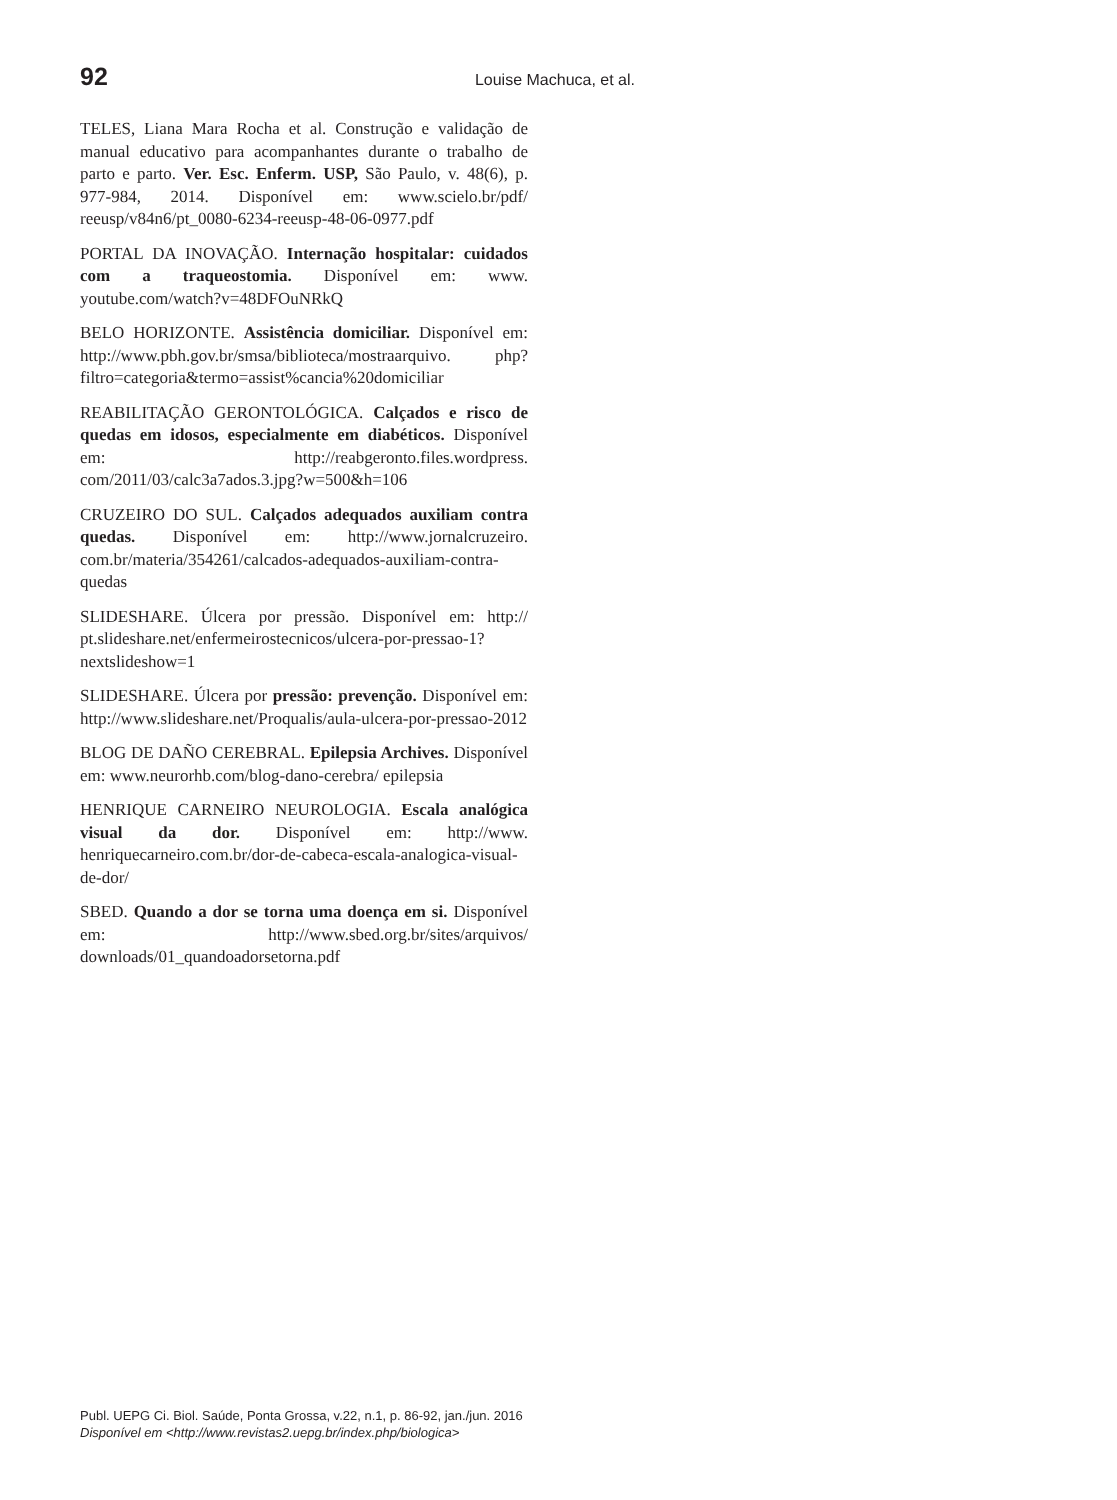92 Louise Machuca, et al.
TELES, Liana Mara Rocha et al. Construção e validação de manual educativo para acompanhantes durante o trabalho de parto e parto. Ver. Esc. Enferm. USP, São Paulo, v. 48(6), p. 977-984, 2014. Disponível em: www.scielo.br/pdf/ reeusp/v84n6/pt_0080-6234-reeusp-48-06-0977.pdf
PORTAL DA INOVAÇÃO. Internação hospitalar: cuidados com a traqueostomia. Disponível em: www. youtube.com/watch?v=48DFOuNRkQ
BELO HORIZONTE. Assistência domiciliar. Disponível em: http://www.pbh.gov.br/smsa/biblioteca/mostraarquivo. php?filtro=categoria&termo=assist%cancia%20domiciliar
REABILITAÇÃO GERONTOLÓGICA. Calçados e risco de quedas em idosos, especialmente em diabéticos. Disponível em: http://reabgeronto.files.wordpress. com/2011/03/calc3a7ados.3.jpg?w=500&h=106
CRUZEIRO DO SUL. Calçados adequados auxiliam contra quedas. Disponível em: http://www.jornalcruzeiro. com.br/materia/354261/calcados-adequados-auxiliam-contra-quedas
SLIDESHARE. Úlcera por pressão. Disponível em: http:// pt.slideshare.net/enfermeirostecnicos/ulcera-por-pressao-1?nextslideshow=1
SLIDESHARE. Úlcera por pressão: prevenção. Disponível em: http://www.slideshare.net/Proqualis/aula-ulcera-por-pressao-2012
BLOG DE DAÑO CEREBRAL. Epilepsia Archives. Disponível em: www.neurorhb.com/blog-dano-cerebra/ epilepsia
HENRIQUE CARNEIRO NEUROLOGIA. Escala analógica visual da dor. Disponível em: http://www. henriquecarneiro.com.br/dor-de-cabeca-escala-analogica-visual-de-dor/
SBED. Quando a dor se torna uma doença em si. Disponível em: http://www.sbed.org.br/sites/arquivos/ downloads/01_quandoadorsetorna.pdf
Publ. UEPG Ci. Biol. Saúde, Ponta Grossa, v.22, n.1, p. 86-92, jan./jun. 2016
Disponível em <http://www.revistas2.uepg.br/index.php/biologica>